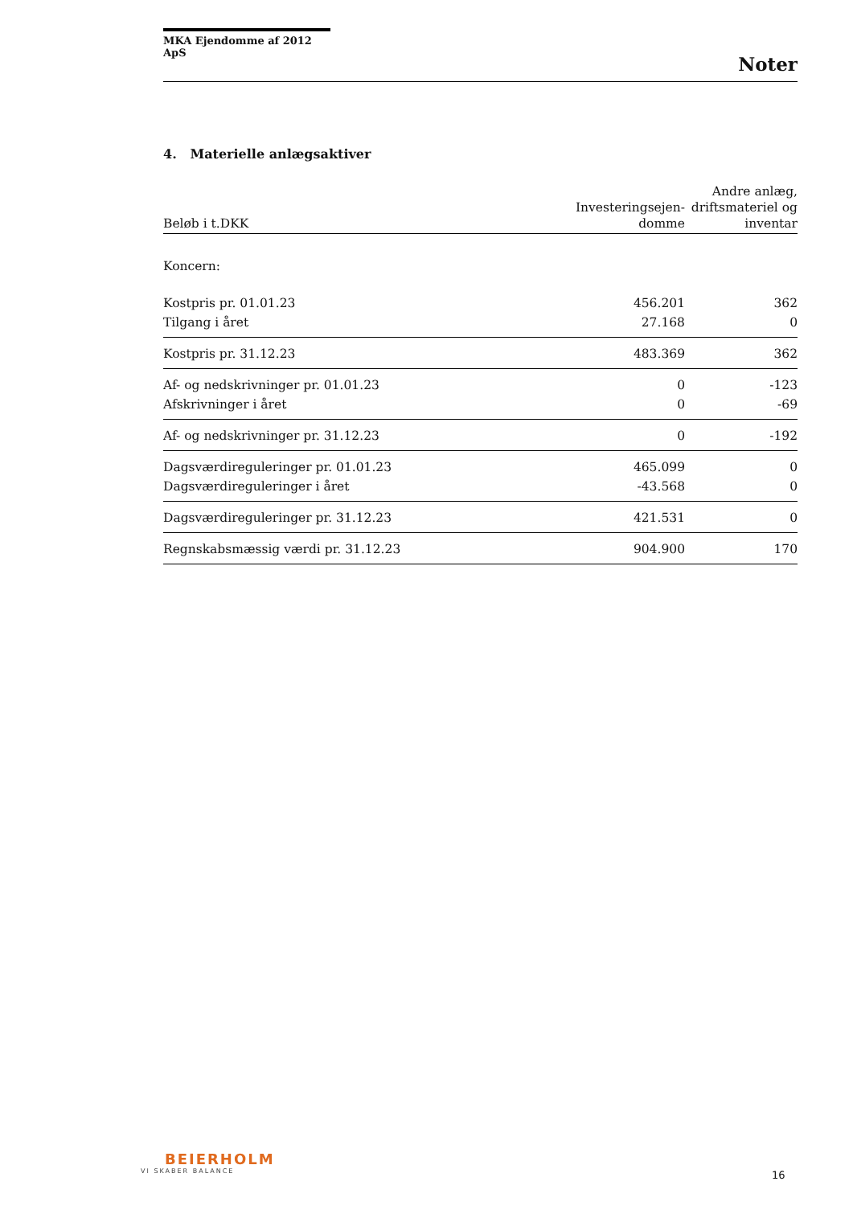MKA Ejendomme af 2012 ApS
Noter
4. Materielle anlægsaktiver
| Beløb i t.DKK | Investeringsejen- domme | Andre anlæg, driftsmateriel og inventar |
| --- | --- | --- |
| Koncern: | | |
| Kostpris pr. 01.01.23 | 456.201 | 362 |
| Tilgang i året | 27.168 | 0 |
| Kostpris pr. 31.12.23 | 483.369 | 362 |
| Af- og nedskrivninger pr. 01.01.23 | 0 | -123 |
| Afskrivninger i året | 0 | -69 |
| Af- og nedskrivninger pr. 31.12.23 | 0 | -192 |
| Dagsværdireguleringer pr. 01.01.23 | 465.099 | 0 |
| Dagsværdireguleringer i året | -43.568 | 0 |
| Dagsværdireguleringer pr. 31.12.23 | 421.531 | 0 |
| Regnskabsmæssig værdi pr. 31.12.23 | 904.900 | 170 |
BEIERHOLM
VI SKABER BALANCE
16